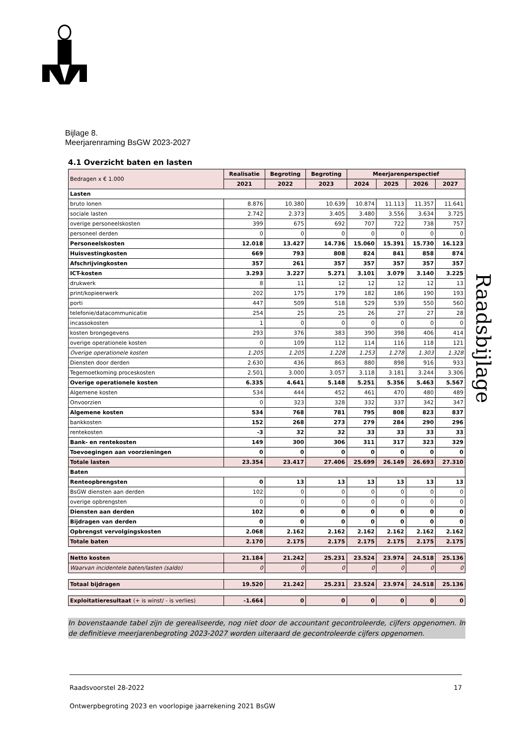Bijlage 8.
Meerjarenraming BsGW 2023-2027
Raadsbijlage
4.1 Overzicht baten en lasten
| Bedragen x € 1.000 | Realisatie | Begroting | Begroting | Meerjarenperspectief | | | |
| --- | --- | --- | --- | --- | --- | --- | --- |
| | 2021 | 2022 | 2023 | 2024 | 2025 | 2026 | 2027 |
| Lasten | | | | | | | |
| bruto lonen | 8.876 | 10.380 | 10.639 | 10.874 | 11.113 | 11.357 | 11.641 |
| sociale lasten | 2.742 | 2.373 | 3.405 | 3.480 | 3.556 | 3.634 | 3.725 |
| overige personeelskosten | 399 | 675 | 692 | 707 | 722 | 738 | 757 |
| personeel derden | 0 | 0 | 0 | 0 | 0 | 0 | 0 |
| Personeelskosten | 12.018 | 13.427 | 14.736 | 15.060 | 15.391 | 15.730 | 16.123 |
| Huisvestingkosten | 669 | 793 | 808 | 824 | 841 | 858 | 874 |
| Afschrijvingkosten | 357 | 261 | 357 | 357 | 357 | 357 | 357 |
| ICT-kosten | 3.293 | 3.227 | 5.271 | 3.101 | 3.079 | 3.140 | 3.225 |
| drukwerk | 8 | 11 | 12 | 12 | 12 | 12 | 13 |
| print/kopieerwerk | 202 | 175 | 179 | 182 | 186 | 190 | 193 |
| porti | 447 | 509 | 518 | 529 | 539 | 550 | 560 |
| telefonie/datacommunicatie | 254 | 25 | 25 | 26 | 27 | 27 | 28 |
| incassokosten | 1 | 0 | 0 | 0 | 0 | 0 | 0 |
| kosten brongegevens | 293 | 376 | 383 | 390 | 398 | 406 | 414 |
| overige operationele kosten | 0 | 109 | 112 | 114 | 116 | 118 | 121 |
| Overige operationele kosten | 1.205 | 1.205 | 1.228 | 1.253 | 1.278 | 1.303 | 1.328 |
| Diensten door derden | 2.630 | 436 | 863 | 880 | 898 | 916 | 933 |
| Tegemoetkoming proceskosten | 2.501 | 3.000 | 3.057 | 3.118 | 3.181 | 3.244 | 3.306 |
| Overige operationele kosten | 6.335 | 4.641 | 5.148 | 5.251 | 5.356 | 5.463 | 5.567 |
| Algemene kosten | 534 | 444 | 452 | 461 | 470 | 480 | 489 |
| Onvoorzien | 0 | 323 | 328 | 332 | 337 | 342 | 347 |
| Algemene kosten | 534 | 768 | 781 | 795 | 808 | 823 | 837 |
| bankkosten | 152 | 268 | 273 | 279 | 284 | 290 | 296 |
| rentekosten | -3 | 32 | 32 | 33 | 33 | 33 | 33 |
| Bank- en rentekosten | 149 | 300 | 306 | 311 | 317 | 323 | 329 |
| Toevoegingen aan voorzieningen | 0 | 0 | 0 | 0 | 0 | 0 | 0 |
| Totale lasten | 23.354 | 23.417 | 27.406 | 25.699 | 26.149 | 26.693 | 27.310 |
| Baten | | | | | | | |
| Renteopbrengsten | 0 | 13 | 13 | 13 | 13 | 13 | 13 |
| BsGW diensten aan derden | 102 | 0 | 0 | 0 | 0 | 0 | 0 |
| overige opbrengsten | 0 | 0 | 0 | 0 | 0 | 0 | 0 |
| Diensten aan derden | 102 | 0 | 0 | 0 | 0 | 0 | 0 |
| Bijdragen van derden | 0 | 0 | 0 | 0 | 0 | 0 | 0 |
| Opbrengst vervolgingskosten | 2.068 | 2.162 | 2.162 | 2.162 | 2.162 | 2.162 | 2.162 |
| Totale baten | 2.170 | 2.175 | 2.175 | 2.175 | 2.175 | 2.175 | 2.175 |
| Netto kosten | 21.184 | 21.242 | 25.231 | 23.524 | 23.974 | 24.518 | 25.136 |
| Waarvan incidentele baten/lasten (saldo) | 0 | 0 | 0 | 0 | 0 | 0 | 0 |
| Totaal bijdragen | 19.520 | 21.242 | 25.231 | 23.524 | 23.974 | 24.518 | 25.136 |
| Exploitatieresultaat (+ is winst/ - is verlies) | -1.664 | 0 | 0 | 0 | 0 | 0 | 0 |
In bovenstaande tabel zijn de gerealiseerde, nog niet door de accountant gecontroleerde, cijfers opgenomen. In de definitieve meerjarenbegroting 2023-2027 worden uiteraard de gecontroleerde cijfers opgenomen.
Raadsvoorstel 28-2022 17
Ontwerpbegroting 2023 en voorlopige jaarrekening 2021 BsGW